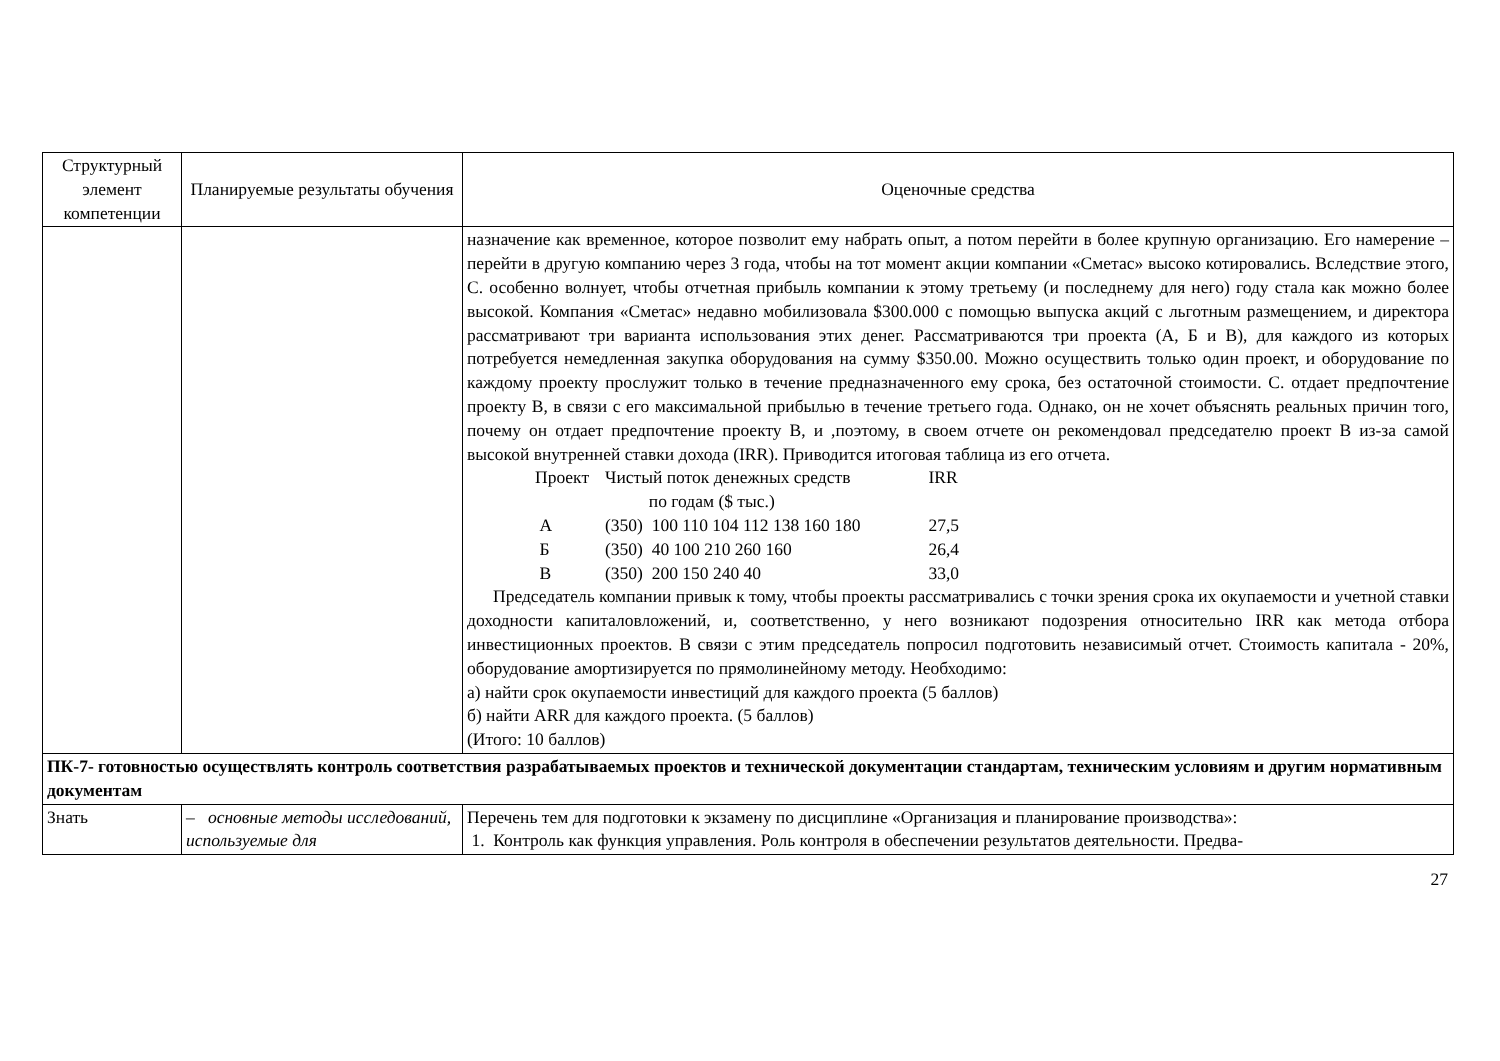| Структурный элемент компетенции | Планируемые результаты обучения | Оценочные средства |
| --- | --- | --- |
| | | назначение как временное, которое позволит ему набрать опыт, а потом перейти в более крупную организацию. Его намерение – перейти в другую компанию через 3 года, чтобы на тот момент акции компании «Сметас» высоко котировались. Вследствие этого, С. особенно волнует, чтобы отчетная прибыль компании к этому третьему (и последнему для него) году стала как можно более высокой. Компания «Сметас» недавно мобилизовала $300.000 с помощью выпуска акций с льготным размещением, и директора рассматривают три варианта использования этих денег. Рассматриваются три проекта (А, Б и В), для каждого из которых потребуется немедленная закупка оборудования на сумму $350.00. Можно осуществить только один проект, и оборудование по каждому проекту прослужит только в течение предназначенного ему срока, без остаточной стоимости. С. отдает предпочтение проекту В, в связи с его максимальной прибылью в течение третьего года. Однако, он не хочет объяснять реальных причин того, почему он отдает предпочтение проекту В, и ,поэтому, в своем отчете он рекомендовал председателю проект В из-за самой высокой внутренней ставки дохода (IRR). Приводится итоговая таблица из его отчета. / Проект / Чистый поток денежных средств по годам ($ тыс.) / IRR / / А / (350) 100 110 104 112 138 160 180 / 27,5 / / Б / (350) 40 100 210 260 160 / 26,4 / / В / (350) 200 150 240 40 / 33,0 / Председатель компании привык к тому, чтобы проекты рассматривались с точки зрения срока их окупаемости и учетной ставки доходности капиталовложений, и, соответственно, у него возникают подозрения относительно IRR как метода отбора инвестиционных проектов. В связи с этим председатель попросил подготовить независимый отчет. Стоимость капитала - 20%, оборудование амортизируется по прямолинейному методу. Необходимо: а) найти срок окупаемости инвестиций для каждого проекта (5 баллов) б) найти ARR для каждого проекта. (5 баллов) (Итого: 10 баллов) |
| ПК-7- готовностью осуществлять контроль соответствия разрабатываемых проектов и технической документации стандартам, техническим условиям и другим нормативным документам | | |
| Знать | – основные методы исследований, используемые для | Перечень тем для подготовки к экзамену по дисциплине «Организация и планирование производства»: 1. Контроль как функция управления. Роль контроля в обеспечении результатов деятельности. Предва- |
27